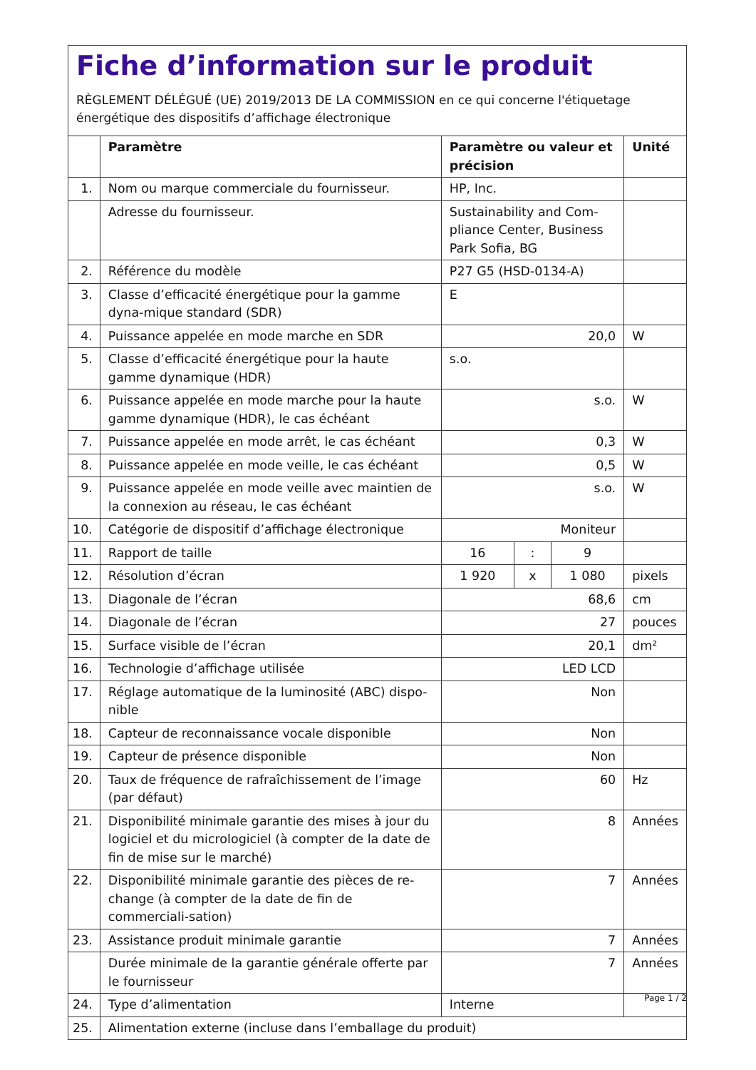Fiche d’information sur le produit
RÈGLEMENT DÉLÉGUÉ (UE) 2019/2013 DE LA COMMISSION en ce qui concerne l'étiquetage énergétique des dispositifs d’affichage électronique
| | Paramètre | Paramètre ou valeur et précision | | | Unité |
| --- | --- | --- | --- | --- | --- |
| 1. | Nom ou marque commerciale du fournisseur. | HP, Inc. | | | |
| | Adresse du fournisseur. | Sustainability and Com-pliance Center, Business Park Sofia, BG | | | |
| 2. | Référence du modèle | P27 G5 (HSD-0134-A) | | | |
| 3. | Classe d’efficacité énergétique pour la gamme dyna-mique standard (SDR) | E | | | |
| 4. | Puissance appelée en mode marche en SDR | 20,0 | | | W |
| 5. | Classe d’efficacité énergétique pour la haute gamme dynamique (HDR) | s.o. | | | |
| 6. | Puissance appelée en mode marche pour la haute gamme dynamique (HDR), le cas échéant | s.o. | | | W |
| 7. | Puissance appelée en mode arrêt, le cas échéant | 0,3 | | | W |
| 8. | Puissance appelée en mode veille, le cas échéant | 0,5 | | | W |
| 9. | Puissance appelée en mode veille avec maintien de la connexion au réseau, le cas échéant | s.o. | | | W |
| 10. | Catégorie de dispositif d’affichage électronique | Moniteur | | | |
| 11. | Rapport de taille | 16 | : | 9 | |
| 12. | Résolution d’écran | 1 920 | x | 1 080 | pixels |
| 13. | Diagonale de l’écran | 68,6 | | | cm |
| 14. | Diagonale de l’écran | 27 | | | pouces |
| 15. | Surface visible de l’écran | 20,1 | | | dm² |
| 16. | Technologie d’affichage utilisée | LED LCD | | | |
| 17. | Réglage automatique de la luminosité (ABC) dispo-nible | Non | | | |
| 18. | Capteur de reconnaissance vocale disponible | Non | | | |
| 19. | Capteur de présence disponible | Non | | | |
| 20. | Taux de fréquence de rafraîchissement de l’image (par défaut) | 60 | | | Hz |
| 21. | Disponibilité minimale garantie des mises à jour du logiciel et du micrologiciel (à compter de la date de fin de mise sur le marché) | 8 | | | Années |
| 22. | Disponibilité minimale garantie des pièces de re-change (à compter de la date de fin de commerciali-sation) | 7 | | | Années |
| 23. | Assistance produit minimale garantie | 7 | | | Années |
| | Durée minimale de la garantie générale offerte par le fournisseur | 7 | | | Années |
| 24. | Type d’alimentation | Interne | | | |
| 25. | Alimentation externe (incluse dans l’emballage du produit) | | | | |
Page 1 / 2